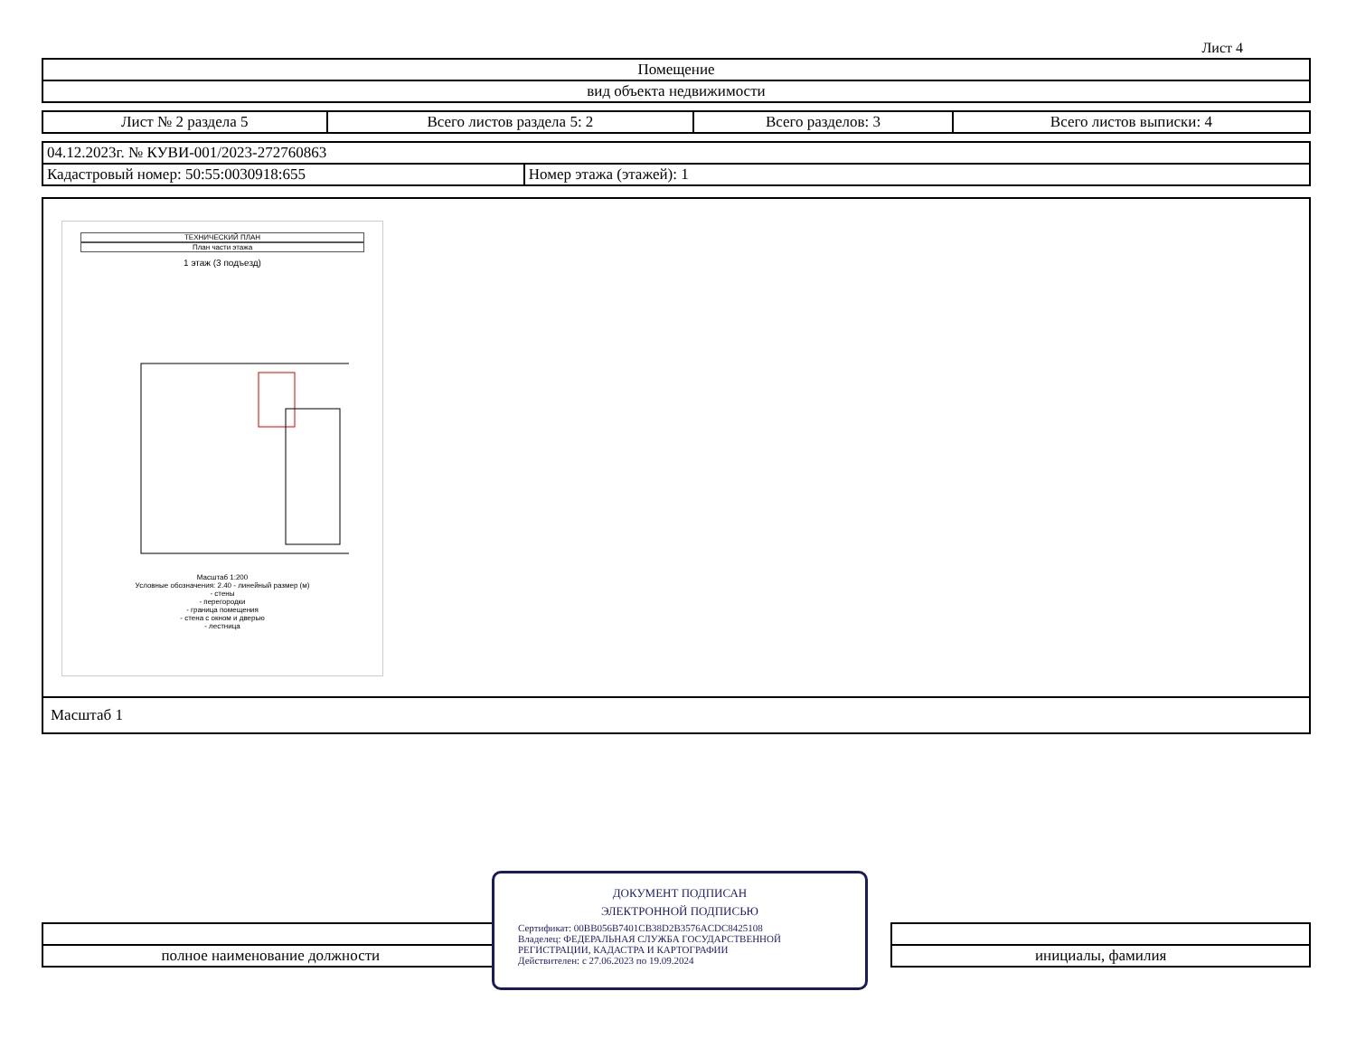Лист 4
| Помещение |
| вид объекта недвижимости |
| Лист № 2 раздела 5 | Всего листов раздела 5: 2 | Всего разделов: 3 | Всего листов выписки: 4 |
| 04.12.2023г. № КУВИ-001/2023-272760863 | |
| Кадастровый номер: 50:55:0030918:655 | Номер этажа (этажей): 1 |
ТЕХНИЧЕСКИЙ ПЛАН
План части этажа
1 этаж (3 подъезд)
Масштаб 1:200
Условные обозначения: 2.40 - линейный размер (м)
- стены
- перегородки
- граница помещения
- стена с окном и дверью
- лестница
Масштаб 1
| полное наименование должности | | инициалы, фамилия |
ДОКУМЕНТ ПОДПИСАН
ЭЛЕКТРОННОЙ ПОДПИСЬЮ
Сертификат: 00BB056B7401CB38D2B3576ACDC8425108
Владелец: ФЕДЕРАЛЬНАЯ СЛУЖБА ГОСУДАРСТВЕННОЙ РЕГИСТРАЦИИ, КАДАСТРА И КАРТОГРАФИИ
Действителен: с 27.06.2023 по 19.09.2024